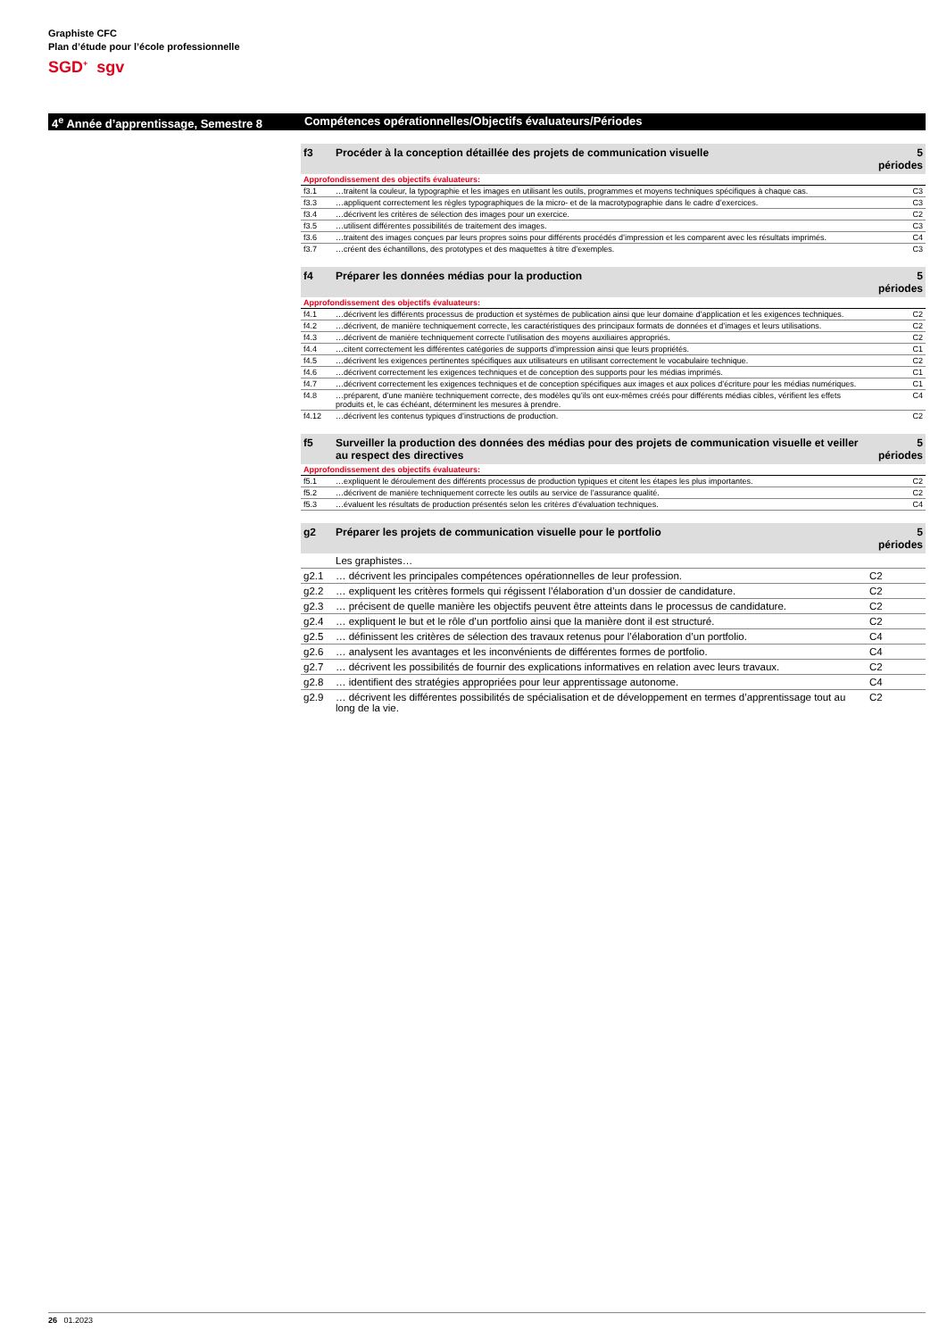Graphiste CFC
Plan d’étude pour l’école professionnelle
SGD<sup>+</sup> sgv
4<sup>e</sup> Année d’apprentissage, Semestre 8
Compétences opérationnelles/Objectifs évaluateurs/Périodes
| f3 | Procéder à la conception détaillée des projets de communication visuelle | 5 périodes |
| Approfondissement des objectifs évaluateurs: | | |
| f3.1 | …traitent la couleur, la typographie et les images en utilisant les outils, programmes et moyens techniques spécifiques à chaque cas. | C3 |
| f3.3 | …appliquent correctement les règles typographiques de la micro- et de la macrotypographie dans le cadre d’exercices. | C3 |
| f3.4 | …décrivent les critères de sélection des images pour un exercice. | C2 |
| f3.5 | …utilisent différentes possibilités de traitement des images. | C3 |
| f3.6 | …traitent des images conçues par leurs propres soins pour différents procédés d’impression et les comparent avec les résultats imprimés. | C4 |
| f3.7 | …créent des échantillons, des prototypes et des maquettes à titre d’exemples. | C3 |
| f4 | Préparer les données médias pour la production | 5 périodes |
| Approfondissement des objectifs évaluateurs: | | |
| f4.1 | …décrivent les différents processus de production et systèmes de publication ainsi que leur domaine d’application et les exigences techniques. | C2 |
| f4.2 | …décrivent, de manière techniquement correcte, les caractéristiques des principaux formats de données et d’images et leurs utilisations. | C2 |
| f4.3 | …décrivent de manière techniquement correcte l’utilisation des moyens auxiliaires appropriés. | C2 |
| f4.4 | …citent correctement les différentes catégories de supports d’impression ainsi que leurs propriétés. | C1 |
| f4.5 | …décrivent les exigences pertinentes spécifiques aux utilisateurs en utilisant correctement le vocabulaire technique. | C2 |
| f4.6 | …décrivent correctement les exigences techniques et de conception des supports pour les médias imprimés. | C1 |
| f4.7 | …décrivent correctement les exigences techniques et de conception spécifiques aux images et aux polices d’écriture pour les médias numériques. | C1 |
| f4.8 | …préparent, d’une manière techniquement correcte, des modèles qu’ils ont eux-mêmes créés pour différents médias cibles, vérifient les effets produits et, le cas échéant, déterminent les mesures à prendre. | C4 |
| f4.12 | …décrivent les contenus typiques d’instructions de production. | C2 |
| f5 | Surveiller la production des données des médias pour des projets de communication visuelle et veiller au respect des directives | 5 périodes |
| Approfondissement des objectifs évaluateurs: | | |
| f5.1 | …expliquent le déroulement des différents processus de production typiques et citent les étapes les plus importantes. | C2 |
| f5.2 | …décrivent de manière techniquement correcte les outils au service de l’assurance qualité. | C2 |
| f5.3 | …évaluent les résultats de production présentés selon les critères d’évaluation techniques. | C4 |
| g2 | Préparer les projets de communication visuelle pour le portfolio | 5 périodes |
| | Les graphistes… | |
| g2.1 | … décrivent les principales compétences opérationnelles de leur profession. | C2 |
| g2.2 | … expliquent les critères formels qui régissent l’élaboration d’un dossier de candidature. | C2 |
| g2.3 | … précisent de quelle manière les objectifs peuvent être atteints dans le processus de candidature. | C2 |
| g2.4 | … expliquent le but et le rôle d’un portfolio ainsi que la manière dont il est structuré. | C2 |
| g2.5 | … définissent les critères de sélection des travaux retenus pour l’élaboration d’un portfolio. | C4 |
| g2.6 | … analysent les avantages et les inconvénients de différentes formes de portfolio. | C4 |
| g2.7 | … décrivent les possibilités de fournir des explications informatives en relation avec leurs travaux. | C2 |
| g2.8 | … identifient des stratégies appropriées pour leur apprentissage autonome. | C4 |
| g2.9 | … décrivent les différentes possibilités de spécialisation et de développement en termes d’apprentissage tout au long de la vie. | C2 |
26 01.2023